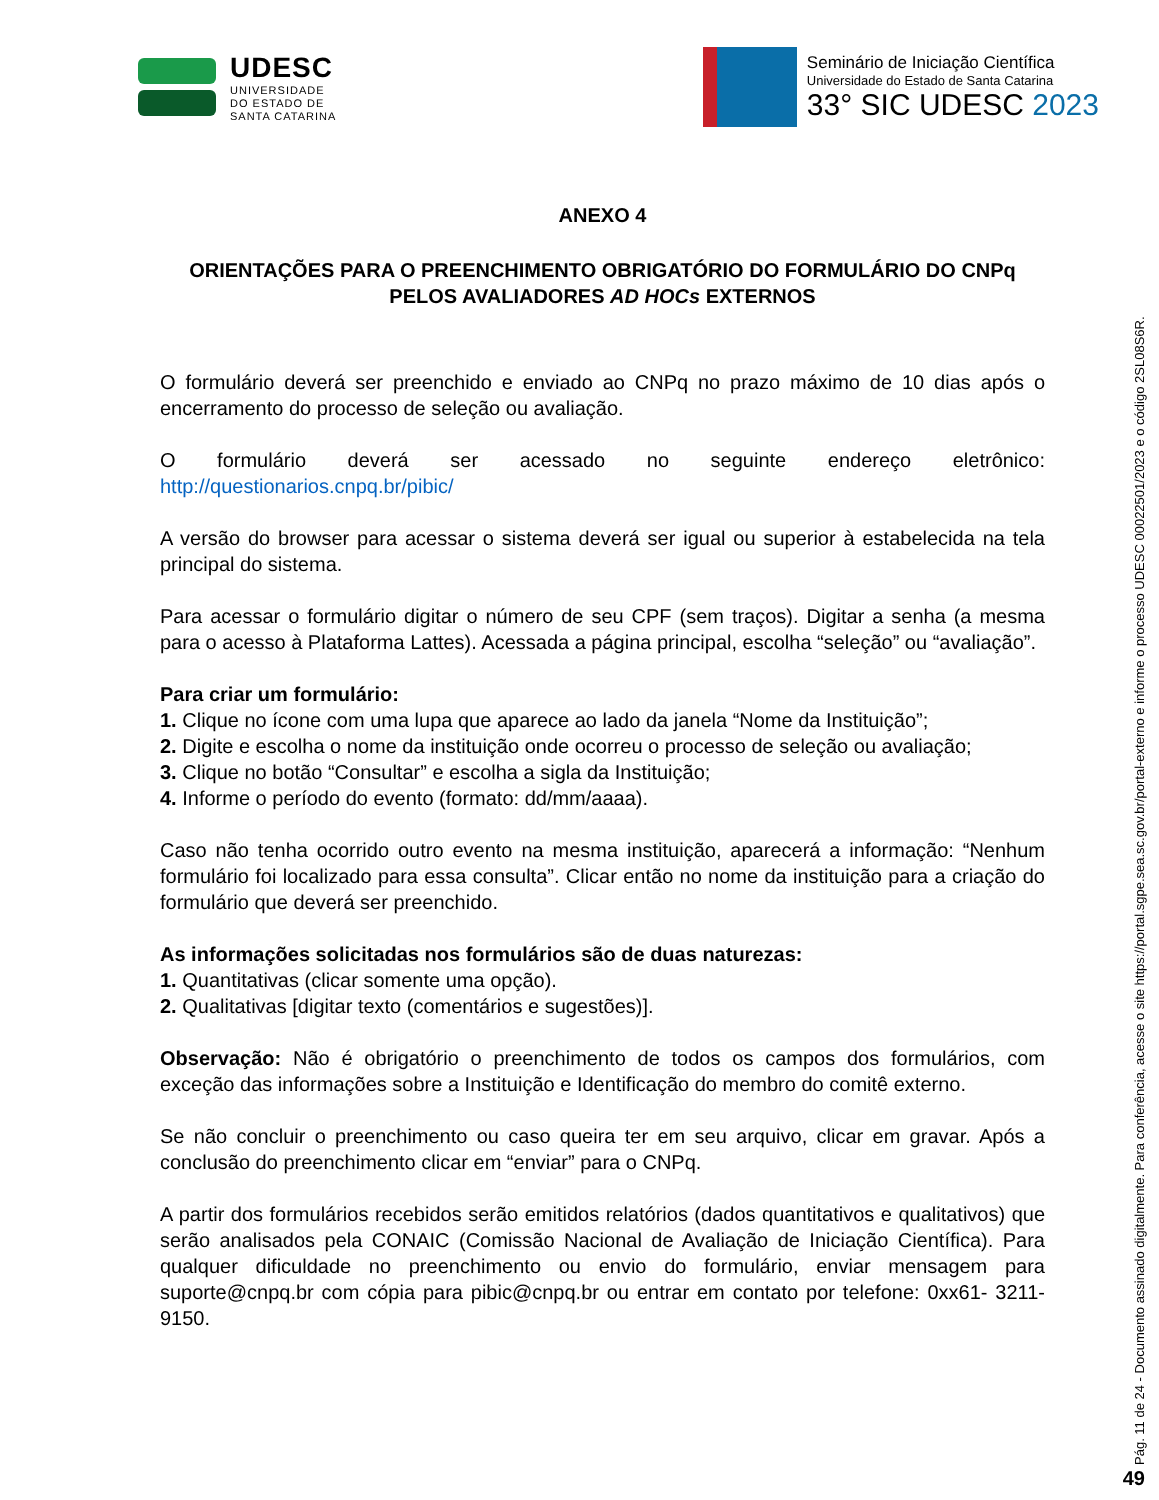UDESC
UNIVERSIDADE
DO ESTADO DE
SANTA CATARINA
Seminário de Iniciação Científica
Universidade do Estado de Santa Catarina
33° SIC UDESC 2023
ANEXO 4
ORIENTAÇÕES PARA O PREENCHIMENTO OBRIGATÓRIO DO FORMULÁRIO DO CNPq PELOS AVALIADORES AD HOCs EXTERNOS
O formulário deverá ser preenchido e enviado ao CNPq no prazo máximo de 10 dias após o encerramento do processo de seleção ou avaliação.
O formulário deverá ser acessado no seguinte endereço eletrônico: http://questionarios.cnpq.br/pibic/
A versão do browser para acessar o sistema deverá ser igual ou superior à estabelecida na tela principal do sistema.
Para acessar o formulário digitar o número de seu CPF (sem traços). Digitar a senha (a mesma para o acesso à Plataforma Lattes). Acessada a página principal, escolha “seleção” ou “avaliação”.
Para criar um formulário:
1. Clique no ícone com uma lupa que aparece ao lado da janela “Nome da Instituição”;
2. Digite e escolha o nome da instituição onde ocorreu o processo de seleção ou avaliação;
3. Clique no botão “Consultar” e escolha a sigla da Instituição;
4. Informe o período do evento (formato: dd/mm/aaaa).
Caso não tenha ocorrido outro evento na mesma instituição, aparecerá a informação: “Nenhum formulário foi localizado para essa consulta”. Clicar então no nome da instituição para a criação do formulário que deverá ser preenchido.
As informações solicitadas nos formulários são de duas naturezas:
1. Quantitativas (clicar somente uma opção).
2. Qualitativas [digitar texto (comentários e sugestões)].
Observação: Não é obrigatório o preenchimento de todos os campos dos formulários, com exceção das informações sobre a Instituição e Identificação do membro do comitê externo.
Se não concluir o preenchimento ou caso queira ter em seu arquivo, clicar em gravar. Após a conclusão do preenchimento clicar em “enviar” para o CNPq.
A partir dos formulários recebidos serão emitidos relatórios (dados quantitativos e qualitativos) que serão analisados pela CONAIC (Comissão Nacional de Avaliação de Iniciação Científica). Para qualquer dificuldade no preenchimento ou envio do formulário, enviar mensagem para suporte@cnpq.br com cópia para pibic@cnpq.br ou entrar em contato por telefone: 0xx61- 3211-9150.
Pág. 11 de 24 - Documento assinado digitalmente. Para conferência, acesse o site https://portal.sgpe.sea.sc.gov.br/portal-externo e informe o processo UDESC 00022501/2023 e o código 2SL08S6R.
49